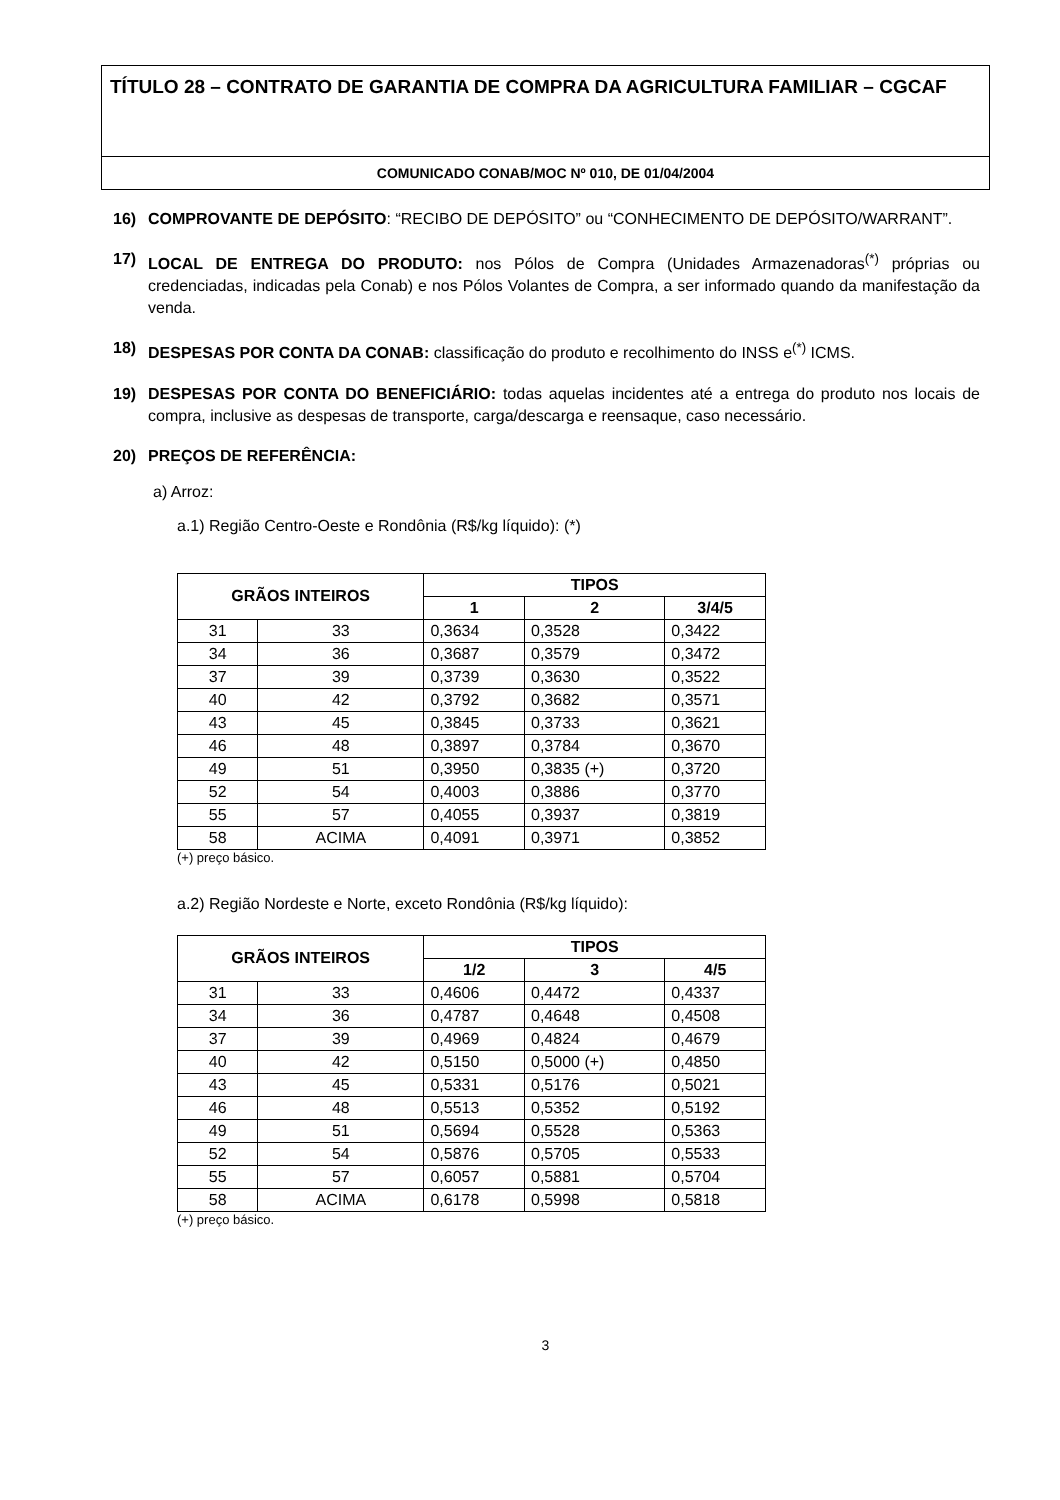TÍTULO 28 – CONTRATO DE GARANTIA DE COMPRA DA AGRICULTURA FAMILIAR – CGCAF
COMUNICADO CONAB/MOC Nº 010, DE 01/04/2004
16) COMPROVANTE DE DEPÓSITO: “RECIBO DE DEPÓSITO” ou “CONHECIMENTO DE DEPÓSITO/WARRANT”.
17) LOCAL DE ENTREGA DO PRODUTO: nos Pólos de Compra (Unidades Armazenadoras<sup>(*)</sup> próprias ou credenciadas, indicadas pela Conab) e nos Pólos Volantes de Compra, a ser informado quando da manifestação da venda.
18) DESPESAS POR CONTA DA CONAB: classificação do produto e recolhimento do INSS e<sup>(*)</sup> ICMS.
19) DESPESAS POR CONTA DO BENEFICIÁRIO: todas aquelas incidentes até a entrega do produto nos locais de compra, inclusive as despesas de transporte, carga/descarga e reensaque, caso necessário.
20) PREÇOS DE REFERÊNCIA:
a) Arroz:
a.1) Região Centro-Oeste e Rondônia (R$/kg líquido): (*)
| GRÃOS INTEIROS | | TIPOS | | |
| --- | --- | --- | --- | --- |
| | | 1 | 2 | 3/4/5 |
| 31 | 33 | 0,3634 | 0,3528 | 0,3422 |
| 34 | 36 | 0,3687 | 0,3579 | 0,3472 |
| 37 | 39 | 0,3739 | 0,3630 | 0,3522 |
| 40 | 42 | 0,3792 | 0,3682 | 0,3571 |
| 43 | 45 | 0,3845 | 0,3733 | 0,3621 |
| 46 | 48 | 0,3897 | 0,3784 | 0,3670 |
| 49 | 51 | 0,3950 | 0,3835 (+) | 0,3720 |
| 52 | 54 | 0,4003 | 0,3886 | 0,3770 |
| 55 | 57 | 0,4055 | 0,3937 | 0,3819 |
| 58 | ACIMA | 0,4091 | 0,3971 | 0,3852 |
(+) preço básico.
a.2) Região Nordeste e Norte, exceto Rondônia (R$/kg líquido):
| GRÃOS INTEIROS | | TIPOS | | |
| --- | --- | --- | --- | --- |
| | | 1/2 | 3 | 4/5 |
| 31 | 33 | 0,4606 | 0,4472 | 0,4337 |
| 34 | 36 | 0,4787 | 0,4648 | 0,4508 |
| 37 | 39 | 0,4969 | 0,4824 | 0,4679 |
| 40 | 42 | 0,5150 | 0,5000 (+) | 0,4850 |
| 43 | 45 | 0,5331 | 0,5176 | 0,5021 |
| 46 | 48 | 0,5513 | 0,5352 | 0,5192 |
| 49 | 51 | 0,5694 | 0,5528 | 0,5363 |
| 52 | 54 | 0,5876 | 0,5705 | 0,5533 |
| 55 | 57 | 0,6057 | 0,5881 | 0,5704 |
| 58 | ACIMA | 0,6178 | 0,5998 | 0,5818 |
(+) preço básico.
3